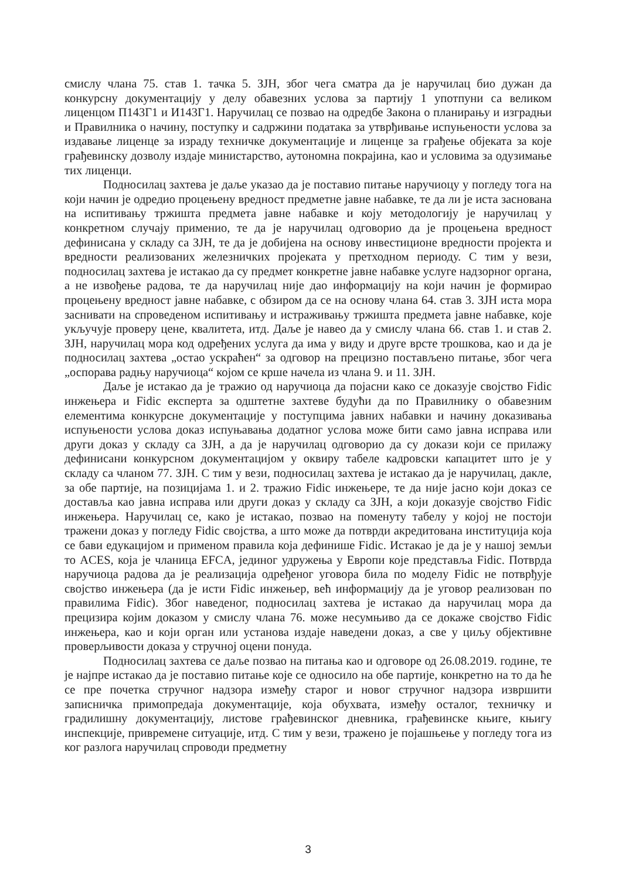смислу члана 75. став 1. тачка 5. ЗЈН, због чега сматра да је наручилац био дужан да конкурсну документацију у делу обавезних услова за партију 1 употпуни са великом лиценцом П143Г1 и И143Г1. Наручилац се позвао на одредбе Закона о планирању и изградњи и Правилника о начину, поступку и садржини података за утврђивање испуњености услова за издавање лиценце за израду техничке документације и лиценце за грађење објеката за које грађевинску дозволу издаје министарство, аутономна покрајина, као и условима за одузимање тих лиценци.
Подносилац захтева је даље указао да је поставио питање наручиоцу у погледу тога на који начин је одредио процењену вредност предметне јавне набавке, те да ли је иста заснована на испитивању тржишта предмета јавне набавке и коју методологију је наручилац у конкретном случају применио, те да је наручилац одговорио да је процењена вредност дефинисана у складу са ЗЈН, те да је добијена на основу инвестиционе вредности пројекта и вредности реализованих железничких пројеката у претходном периоду. С тим у вези, подносилац захтева је истакао да су предмет конкретне јавне набавке услуге надзорног органа, а не извођење радова, те да наручилац није дао информацију на који начин је формирао процењену вредност јавне набавке, с обзиром да се на основу члана 64. став 3. ЗЈН иста мора заснивати на спроведеном испитивању и истраживању тржишта предмета јавне набавке, које укључује проверу цене, квалитета, итд. Даље је навео да у смислу члана 66. став 1. и став 2. ЗЈН, наручилац мора код одређених услуга да има у виду и друге врсте трошкова, као и да је подносилац захтева „остао ускраћен“ за одговор на прецизно постављено питање, због чега „оспорава радњу наручиоца“ којом се крше начела из члана 9. и 11. ЗЈН.
Даље је истакао да је тражио од наручиоца да појасни како се доказује својство Fidic инжењера и Fidic експерта за одштетне захтеве будући да по Правилнику о обавезним елементима конкурсне документације у поступцима јавних набавки и начину доказивања испуњености услова доказ испуњавања додатног услова може бити само јавна исправа или други доказ у складу са ЗЈН, а да је наручилац одговорио да су докази који се прилажу дефинисани конкурсном документацијом у оквиру табеле кадровски капацитет што је у складу са чланом 77. ЗЈН. С тим у вези, подносилац захтева је истакао да је наручилац, дакле, за обе партије, на позицијама 1. и 2. тражио Fidic инжењере, те да није јасно који доказ се доставља као јавна исправа или други доказ у складу са ЗЈН, а који доказује својство Fidic инжењера. Наручилац се, како је истакао, позвао на поменуту табелу у којој не постоји тражени доказ у погледу Fidic својства, а што може да потврди акредитована институција која се бави едукацијом и применом правила која дефинише Fidic. Истакао је да је у нашој земљи то ACES, која је чланица EFCA, јединог удружења у Европи које представља Fidic. Потврда наручиоца радова да је реализација одређеног уговора била по моделу Fidic не потврђује својство инжењера (да је исти Fidic инжењер, већ информацију да је уговор реализован по правилима Fidic). Због наведеног, подносилац захтева је истакао да наручилац мора да прецизира којим доказом у смислу члана 76. може несумњиво да се докаже својство Fidic инжењера, као и који орган или установа издаје наведени доказ, а све у циљу објективне проверљивости доказа у стручној оцени понуда.
Подносилац захтева се даље позвао на питања као и одговоре од 26.08.2019. године, те је најпре истакао да је поставио питање које се односило на обе партије, конкретно на то да ће се пре почетка стручног надзора између старог и новог стручног надзора извршити записничка примопредаја документације, која обухвата, између осталог, техничку и градилишну документацију, листове грађевинског дневника, грађевинске књиге, књигу инспекције, привремене ситуације, итд. С тим у вези, тражено је појашњење у погледу тога из ког разлога наручилац спроводи предметну
3